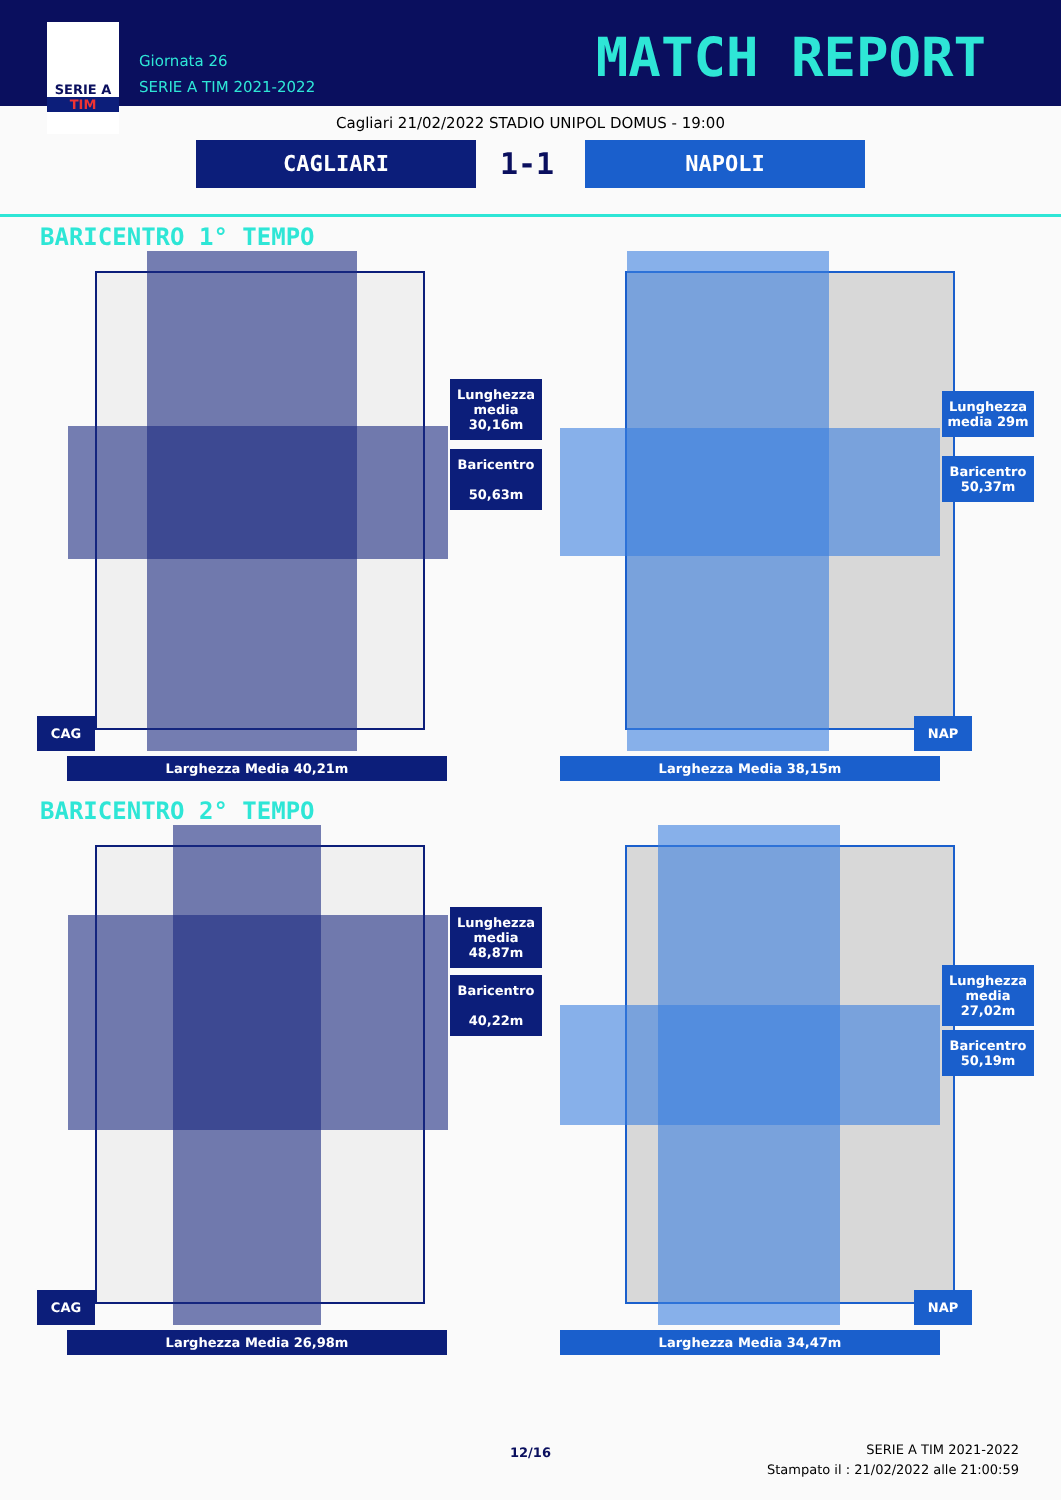SERIE A
TIM
Giornata 26
SERIE A TIM 2021-2022
MATCH REPORT
Cagliari 21/02/2022 STADIO UNIPOL DOMUS - 19:00
CAGLIARI 1-1 NAPOLI
BARICENTRO 1° TEMPO
Lunghezza media 30,16m
Baricentro
50,63m
CAG
Larghezza Media 40,21m
Lunghezza media 29m
Baricentro
50,37m
NAP
Larghezza Media 38,15m
BARICENTRO 2° TEMPO
Lunghezza media 48,87m
Baricentro
40,22m
CAG
Larghezza Media 26,98m
Lunghezza media 27,02m
Baricentro
50,19m
NAP
Larghezza Media 34,47m
12/16
SERIE A TIM 2021-2022
Stampato il : 21/02/2022 alle 21:00:59